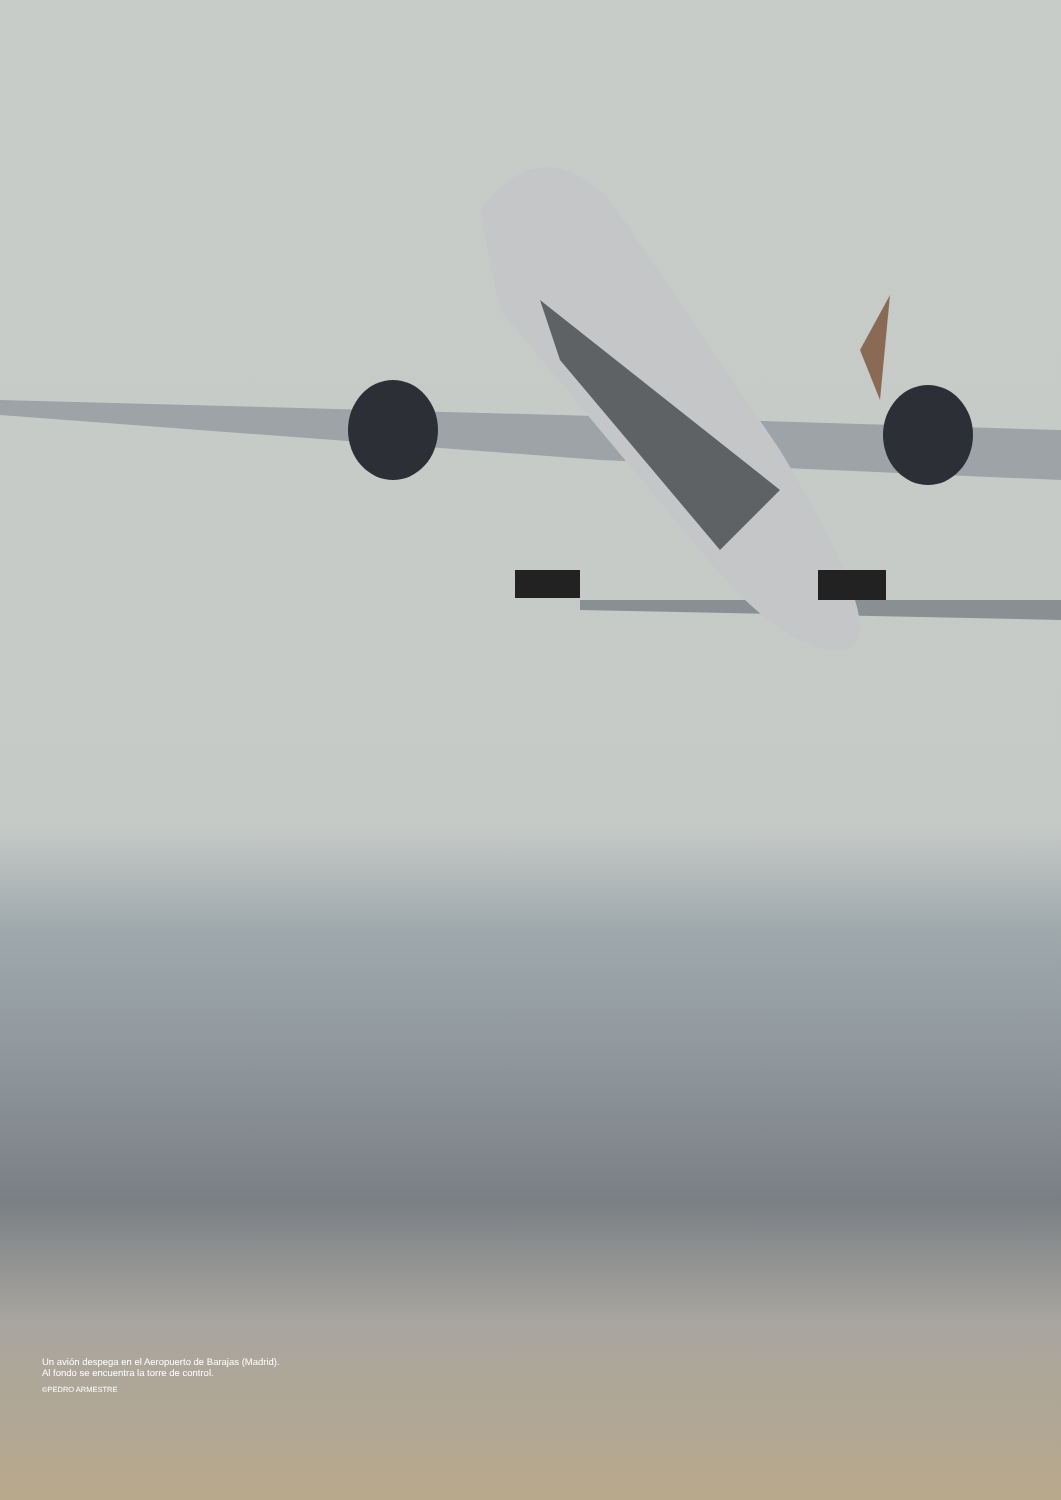Un avión despega en el Aeropuerto de Barajas (Madrid). Al fondo se encuentra la torre de control.
©PEDRO ARMESTRE